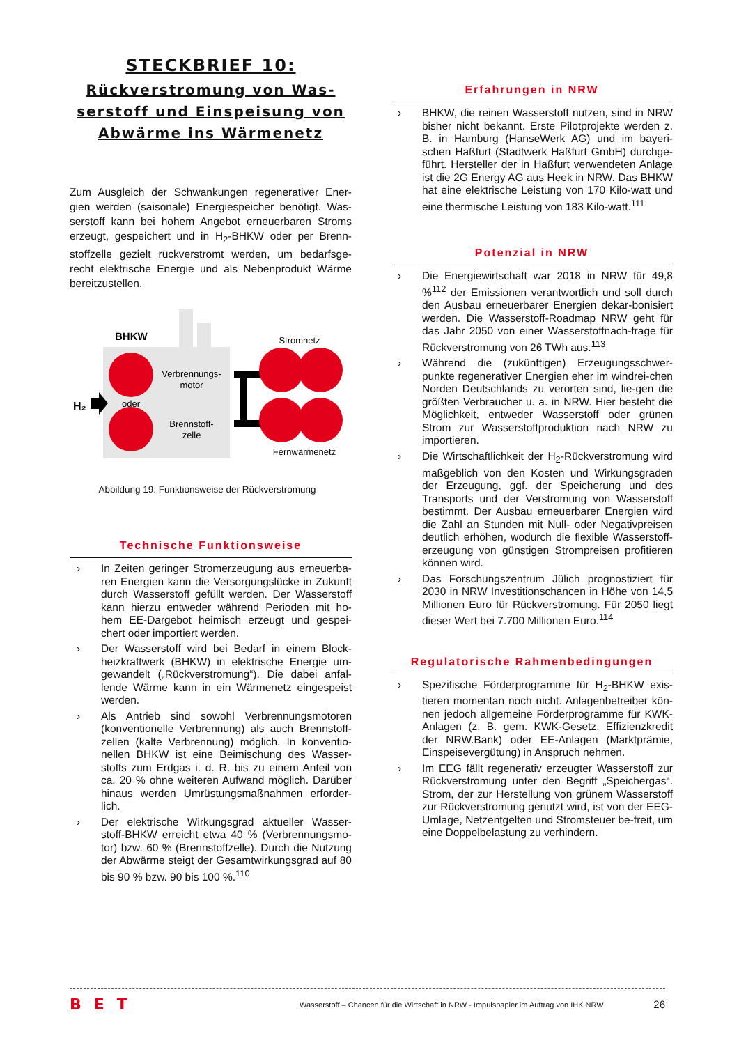STECKBRIEF 10:
Rückverstromung von Was-serstoff und Einspeisung von Abwärme ins Wärmenetz
Zum Ausgleich der Schwankungen regenerativer Ener-gien werden (saisonale) Energiespeicher benötigt. Was-serstoff kann bei hohem Angebot erneuerbaren Stroms erzeugt, gespeichert und in H<sub>2</sub>-BHKW oder per Brenn-stoffzelle gezielt rückverstromt werden, um bedarfsge-recht elektrische Energie und als Nebenprodukt Wärme bereitzustellen.
BHKW
Verbrennungs-
motor
oder
Brennstoff-
zelle
H₂
Stromnetz
Fernwärmenetz
Abbildung 19: Funktionsweise der Rückverstromung
Technische Funktionsweise
› In Zeiten geringer Stromerzeugung aus erneuerba-ren Energien kann die Versorgungslücke in Zukunft durch Wasserstoff gefüllt werden. Der Wasserstoff kann hierzu entweder während Perioden mit ho-hem EE-Dargebot heimisch erzeugt und gespei-chert oder importiert werden.
› Der Wasserstoff wird bei Bedarf in einem Block-heizkraftwerk (BHKW) in elektrische Energie um-gewandelt („Rückverstromung“). Die dabei anfal-lende Wärme kann in ein Wärmenetz eingespeist werden.
› Als Antrieb sind sowohl Verbrennungsmotoren (konventionelle Verbrennung) als auch Brennstoff-zellen (kalte Verbrennung) möglich. In konventio-nellen BHKW ist eine Beimischung des Wasser-stoffs zum Erdgas i. d. R. bis zu einem Anteil von ca. 20 % ohne weiteren Aufwand möglich. Darüber hinaus werden Umrüstungsmaßnahmen erforder-lich.
› Der elektrische Wirkungsgrad aktueller Wasser-stoff-BHKW erreicht etwa 40 % (Verbrennungsmo-tor) bzw. 60 % (Brennstoffzelle). Durch die Nutzung der Abwärme steigt der Gesamtwirkungsgrad auf 80 bis 90 % bzw. 90 bis 100 %.<sup>110</sup>
Erfahrungen in NRW
› BHKW, die reinen Wasserstoff nutzen, sind in NRW bisher nicht bekannt. Erste Pilotprojekte werden z. B. in Hamburg (HanseWerk AG) und im bayeri-schen Haßfurt (Stadtwerk Haßfurt GmbH) durchge-führt. Hersteller der in Haßfurt verwendeten Anlage ist die 2G Energy AG aus Heek in NRW. Das BHKW hat eine elektrische Leistung von 170 Kilo-watt und eine thermische Leistung von 183 Kilo-watt.<sup>111</sup>
Potenzial in NRW
› Die Energiewirtschaft war 2018 in NRW für 49,8 %<sup>112</sup> der Emissionen verantwortlich und soll durch den Ausbau erneuerbarer Energien dekar-bonisiert werden. Die Wasserstoff-Roadmap NRW geht für das Jahr 2050 von einer Wasserstoffnach-frage für Rückverstromung von 26 TWh aus.<sup>113</sup>
› Während die (zukünftigen) Erzeugungsschwer-punkte regenerativer Energien eher im windrei-chen Norden Deutschlands zu verorten sind, lie-gen die größten Verbraucher u. a. in NRW. Hier besteht die Möglichkeit, entweder Wasserstoff oder grünen Strom zur Wasserstoffproduktion nach NRW zu importieren.
› Die Wirtschaftlichkeit der H<sub>2</sub>-Rückverstromung wird maßgeblich von den Kosten und Wirkungsgraden der Erzeugung, ggf. der Speicherung und des Transports und der Verstromung von Wasserstoff bestimmt. Der Ausbau erneuerbarer Energien wird die Zahl an Stunden mit Null- oder Negativpreisen deutlich erhöhen, wodurch die flexible Wasserstoff-erzeugung von günstigen Strompreisen profitieren können wird.
› Das Forschungszentrum Jülich prognostiziert für 2030 in NRW Investitionschancen in Höhe von 14,5 Millionen Euro für Rückverstromung. Für 2050 liegt dieser Wert bei 7.700 Millionen Euro.<sup>114</sup>
Regulatorische Rahmenbedingungen
› Spezifische Förderprogramme für H<sub>2</sub>-BHKW exis-tieren momentan noch nicht. Anlagenbetreiber kön-nen jedoch allgemeine Förderprogramme für KWK-Anlagen (z. B. gem. KWK-Gesetz, Effizienzkredit der NRW.Bank) oder EE-Anlagen (Marktprämie, Einspeisevergütung) in Anspruch nehmen.
› Im EEG fällt regenerativ erzeugter Wasserstoff zur Rückverstromung unter den Begriff „Speichergas“. Strom, der zur Herstellung von grünem Wasserstoff zur Rückverstromung genutzt wird, ist von der EEG-Umlage, Netzentgelten und Stromsteuer be-freit, um eine Doppelbelastung zu verhindern.
BET Wasserstoff – Chancen für die Wirtschaft in NRW - Impulspapier im Auftrag von IHK NRW 26